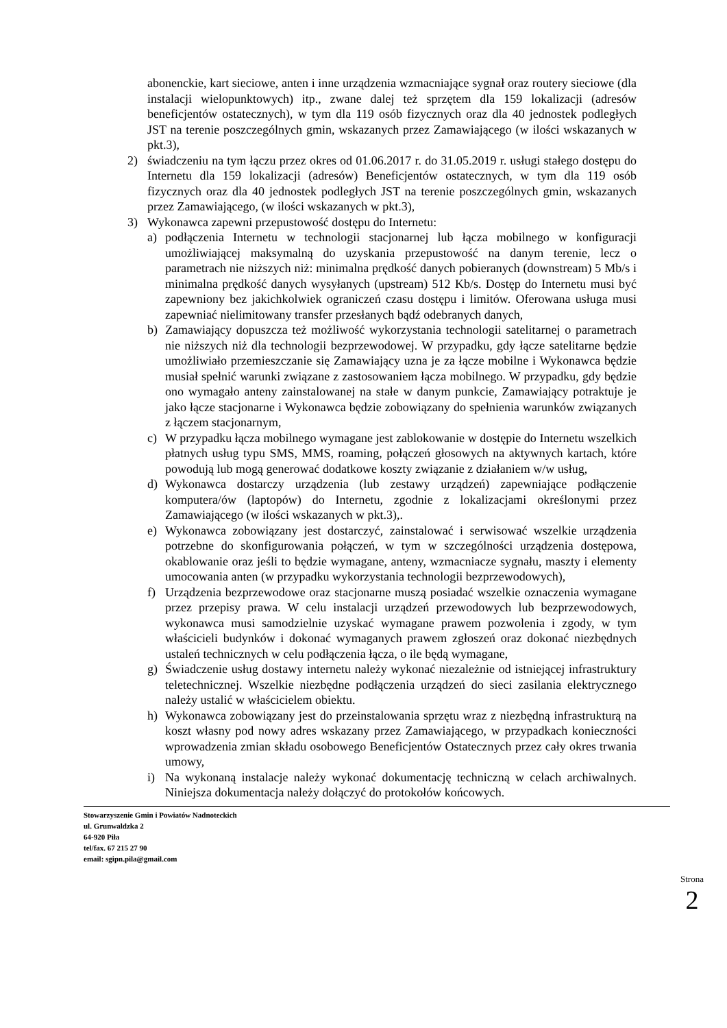abonenckie, kart sieciowe, anten i inne urządzenia wzmacniające sygnał oraz routery sieciowe (dla instalacji wielopunktowych) itp., zwane dalej też sprzętem dla 159 lokalizacji (adresów beneficjentów ostatecznych), w tym dla 119 osób fizycznych oraz dla 40 jednostek podległych JST na terenie poszczególnych gmin, wskazanych przez Zamawiającego (w ilości wskazanych w pkt.3),
2) świadczeniu na tym łączu przez okres od 01.06.2017 r. do 31.05.2019 r. usługi stałego dostępu do Internetu dla 159 lokalizacji (adresów) Beneficjentów ostatecznych, w tym dla 119 osób fizycznych oraz dla 40 jednostek podległych JST na terenie poszczególnych gmin, wskazanych przez Zamawiającego, (w ilości wskazanych w pkt.3),
3) Wykonawca zapewni przepustowość dostępu do Internetu:
a) podłączenia Internetu w technologii stacjonarnej lub łącza mobilnego w konfiguracji umożliwiającej maksymalną do uzyskania przepustowość na danym terenie, lecz o parametrach nie niższych niż: minimalna prędkość danych pobieranych (downstream) 5 Mb/s i minimalna prędkość danych wysyłanych (upstream) 512 Kb/s. Dostęp do Internetu musi być zapewniony bez jakichkolwiek ograniczeń czasu dostępu i limitów. Oferowana usługa musi zapewniać nielimitowany transfer przesłanych bądź odebranych danych,
b) Zamawiający dopuszcza też możliwość wykorzystania technologii satelitarnej o parametrach nie niższych niż dla technologii bezprzewodowej. W przypadku, gdy łącze satelitarne będzie umożliwiało przemieszczanie się Zamawiający uzna je za łącze mobilne i Wykonawca będzie musiał spełnić warunki związane z zastosowaniem łącza mobilnego. W przypadku, gdy będzie ono wymagało anteny zainstalowanej na stałe w danym punkcie, Zamawiający potraktuje je jako łącze stacjonarne i Wykonawca będzie zobowiązany do spełnienia warunków związanych z łączem stacjonarnym,
c) W przypadku łącza mobilnego wymagane jest zablokowanie w dostępie do Internetu wszelkich płatnych usług typu SMS, MMS, roaming, połączeń głosowych na aktywnych kartach, które powodują lub mogą generować dodatkowe koszty związanie z działaniem w/w usług,
d) Wykonawca dostarczy urządzenia (lub zestawy urządzeń) zapewniające podłączenie komputera/ów (laptopów) do Internetu, zgodnie z lokalizacjami określonymi przez Zamawiającego (w ilości wskazanych w pkt.3),.
e) Wykonawca zobowiązany jest dostarczyć, zainstalować i serwisować wszelkie urządzenia potrzebne do skonfigurowania połączeń, w tym w szczególności urządzenia dostępowa, okablowanie oraz jeśli to będzie wymagane, anteny, wzmacniacze sygnału, maszty i elementy umocowania anten (w przypadku wykorzystania technologii bezprzewodowych),
f) Urządzenia bezprzewodowe oraz stacjonarne muszą posiadać wszelkie oznaczenia wymagane przez przepisy prawa. W celu instalacji urządzeń przewodowych lub bezprzewodowych, wykonawca musi samodzielnie uzyskać wymagane prawem pozwolenia i zgody, w tym właścicieli budynków i dokonać wymaganych prawem zgłoszeń oraz dokonać niezbędnych ustaleń technicznych w celu podłączenia łącza, o ile będą wymagane,
g) Świadczenie usług dostawy internetu należy wykonać niezależnie od istniejącej infrastruktury teletechnicznej. Wszelkie niezbędne podłączenia urządzeń do sieci zasilania elektrycznego należy ustalić w właścicielem obiektu.
h) Wykonawca zobowiązany jest do przeinstalowania sprzętu wraz z niezbędną infrastrukturą na koszt własny pod nowy adres wskazany przez Zamawiającego, w przypadkach konieczności wprowadzenia zmian składu osobowego Beneficjentów Ostatecznych przez cały okres trwania umowy,
i) Na wykonaną instalacje należy wykonać dokumentację techniczną w celach archiwalnych. Niniejsza dokumentacja należy dołączyć do protokołów końcowych.
Stowarzyszenie Gmin i Powiatów Nadnoteckich
ul. Grunwaldzka 2
64-920 Piła
tel/fax. 67 215 27 90
email: sgipn.pila@gmail.com
Strona 2